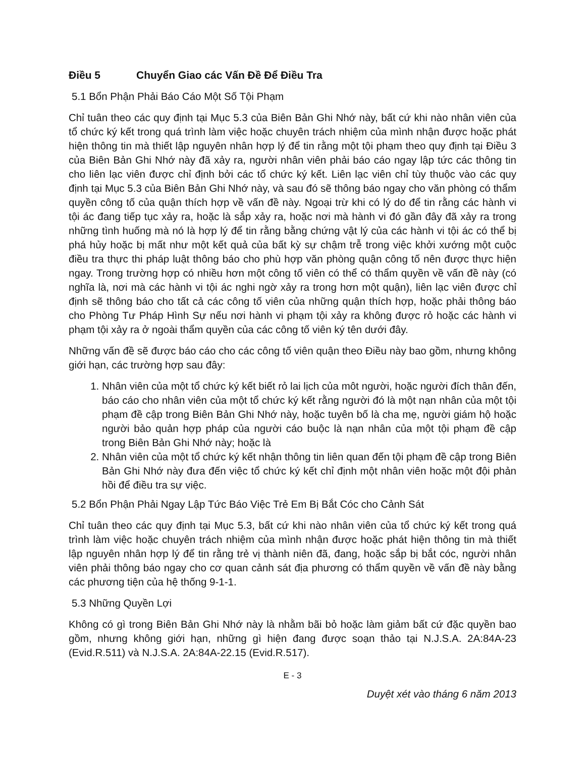Điều 5 Chuyển Giao các Vấn Đề Để Điều Tra
5.1 Bổn Phận Phải Báo Cáo Một Số Tội Phạm
Chỉ tuân theo các quy định tại Mục 5.3 của Biên Bản Ghi Nhớ này, bất cứ khi nào nhân viên của tổ chức ký kết trong quá trình làm việc hoặc chuyên trách nhiệm của mình nhận được hoặc phát hiện thông tin mà thiết lập nguyên nhân hợp lý để tin rằng một tội phạm theo quy định tại Điều 3 của Biên Bản Ghi Nhớ này đã xảy ra, người nhân viên phải báo cáo ngay lập tức các thông tin cho liên lạc viên được chỉ định bởi các tổ chức ký kết. Liên lạc viên chỉ tùy thuộc vào các quy định tại Mục 5.3 của Biên Bản Ghi Nhớ này, và sau đó sẽ thông báo ngay cho văn phòng có thẩm quyền công tố của quận thích hợp về vấn đề này. Ngoại trừ khi có lý do để tin rằng các hành vi tội ác đang tiếp tục xảy ra, hoặc là sắp xảy ra, hoặc nơi mà hành vi đó gần đây đã xảy ra trong những tình huống mà nó là hợp lý để tin rằng bằng chứng vật lý của các hành vi tội ác có thể bị phá hủy hoặc bị mất như một kết quả của bất kỳ sự chậm trễ trong việc khởi xướng một cuộc điều tra thực thi pháp luật thông báo cho phù hợp văn phòng quận công tố nên được thực hiện ngay. Trong trường hợp có nhiều hơn một công tố viên có thể có thẩm quyền về vấn đề này (có nghĩa là, nơi mà các hành vi tội ác nghi ngờ xảy ra trong hơn một quận), liên lạc viên được chỉ định sẽ thông báo cho tất cả các công tố viên của những quận thích hợp, hoặc phải thông báo cho Phòng Tư Pháp Hình Sự nếu nơi hành vi phạm tội xảy ra không được rỏ hoặc các hành vi phạm tội xảy ra ở ngoài thẩm quyền của các công tố viên ký tên dưới đây.
Những vấn đề sẽ được báo cáo cho các công tố viên quận theo Điều này bao gồm, nhưng không giới hạn, các trường hợp sau đây:
1. Nhân viên của một tổ chức ký kết biết rỏ lai lịch của môt người, hoặc người đích thân đến, báo cáo cho nhân viên của một tổ chức ký kết rằng người đó là một nạn nhân của một tội phạm đề cập trong Biên Bản Ghi Nhớ này, hoặc tuyên bố là cha mẹ, người giám hộ hoặc người bảo quản hợp pháp của người cáo buộc là nạn nhân của một tội phạm đề cập trong Biên Bản Ghi Nhớ này; hoặc là
2. Nhân viên của một tổ chức ký kết nhận thông tin liên quan đến tội phạm đề cập trong Biên Bản Ghi Nhớ này đưa đến việc tổ chức ký kết chỉ định một nhân viên hoặc một đội phản hồi để điều tra sự việc.
5.2 Bổn Phận Phải Ngay Lập Tức Báo Việc Trẻ Em Bị Bắt Cóc cho Cảnh Sát
Chỉ tuân theo các quy định tại Mục 5.3, bất cứ khi nào nhân viên của tổ chức ký kết trong quá trình làm việc hoặc chuyên trách nhiệm của mình nhận được hoặc phát hiện thông tin mà thiết lập nguyên nhân hợp lý để tin rằng trẻ vị thành niên đã, đang, hoặc sắp bị bắt cóc, người nhân viên phải thông báo ngay cho cơ quan cảnh sát địa phương có thẩm quyền về vấn đề này bằng các phương tiện của hệ thống 9-1-1.
5.3 Những Quyền Lợi
Không có gì trong Biên Bản Ghi Nhớ này là nhằm bãi bỏ hoặc làm giảm bất cứ đặc quyền bao gồm, nhưng không giới hạn, những gì hiện đang được soạn thảo tại N.J.S.A. 2A:84A-23 (Evid.R.511) và N.J.S.A. 2A:84A-22.15 (Evid.R.517).
E - 3
Duyệt xét vào tháng 6 năm 2013